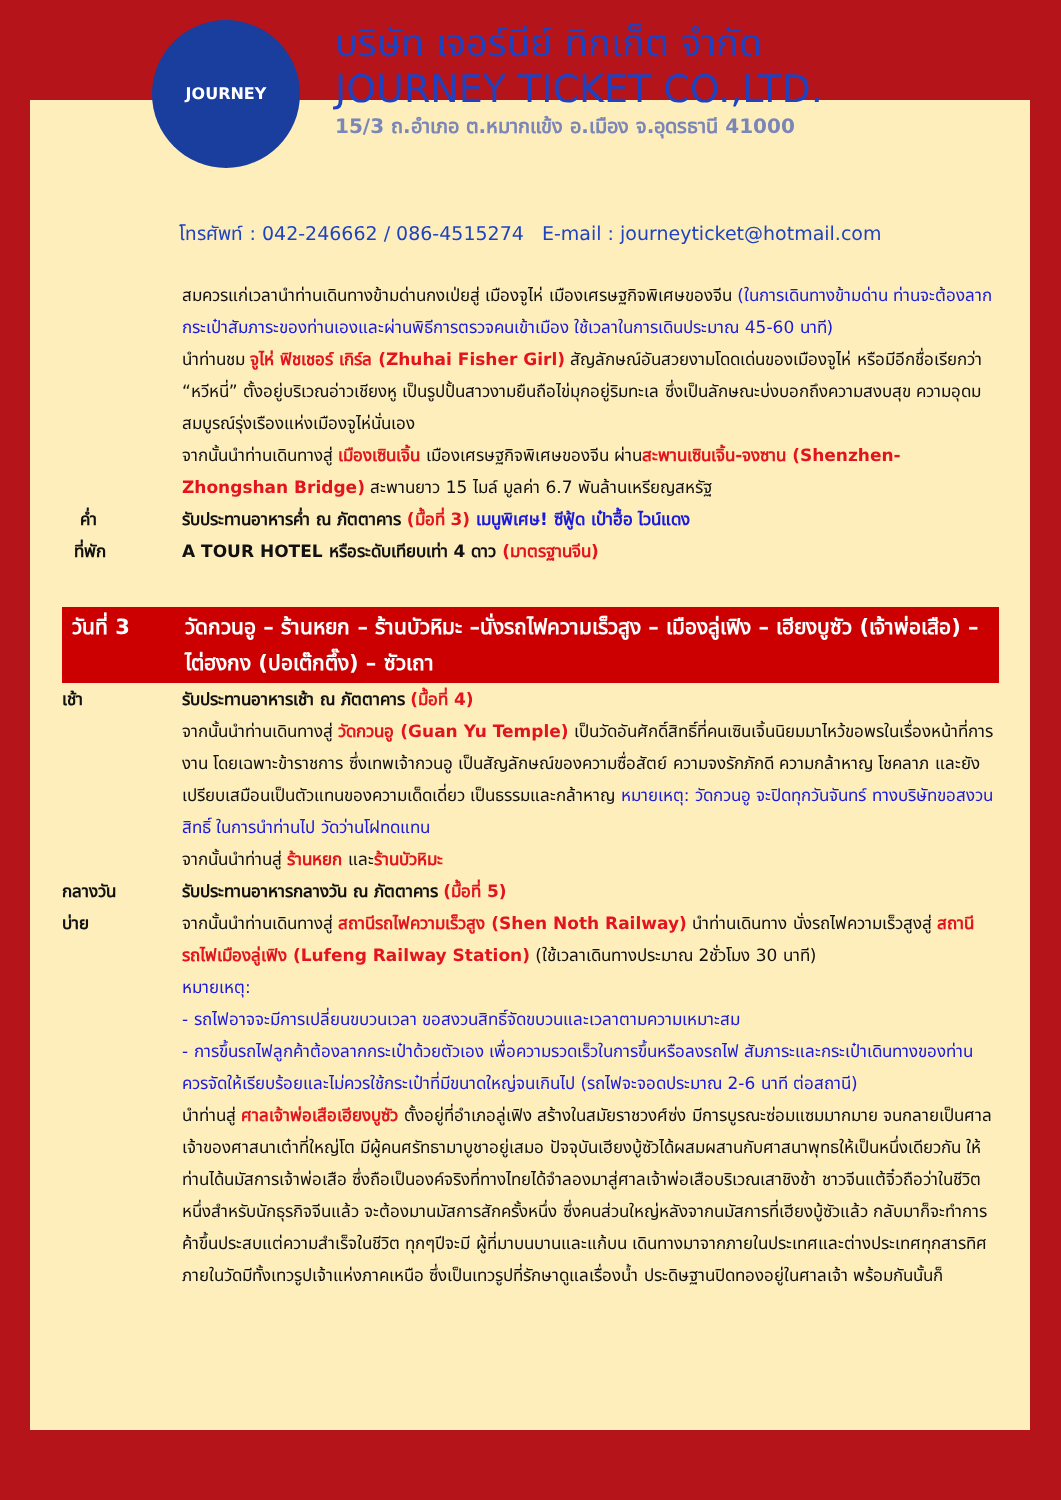JOURNEY
บริษัท เจอร์นีย์ ทิกเก็ต จำกัด
JOURNEY TICKET CO.,LTD.
15/3 ถ.อำเภอ ต.หมากแข้ง อ.เมือง จ.อุดรธานี 41000
โทรศัพท์ : 042-246662 / 086-4515274 E-mail : journeyticket@hotmail.com
สมควรแก่เวลานำท่านเดินทางข้ามด่านกงเป่ยสู่ เมืองจูไห่ เมืองเศรษฐกิจพิเศษของจีน (ในการเดินทางข้ามด่าน ท่านจะต้องลากกระเป๋าสัมภาระของท่านเองและผ่านพิธีการตรวจคนเข้าเมือง ใช้เวลาในการเดินประมาณ 45-60 นาที)
นำท่านชม จูไห่ ฟิชเชอร์ เกิร์ล (Zhuhai Fisher Girl) สัญลักษณ์อันสวยงามโดดเด่นของเมืองจูไห่ หรือมีอีกชื่อเรียกว่า “หวีหนี่” ตั้งอยู่บริเวณอ่าวเชียงหู เป็นรูปปั้นสาวงามยืนถือไข่มุกอยู่ริมทะเล ซึ่งเป็นลักษณะบ่งบอกถึงความสงบสุข ความอุดมสมบูรณ์รุ่งเรืองแห่งเมืองจูไห่นั่นเอง
จากนั้นนำท่านเดินทางสู่ เมืองเซินเจิ้น เมืองเศรษฐกิจพิเศษของจีน ผ่านสะพานเซินเจิ้น-จงซาน (Shenzhen-Zhongshan Bridge) สะพานยาว 15 ไมล์ มูลค่า 6.7 พันล้านเหรียญสหรัฐ
ค่ำ รับประทานอาหารค่ำ ณ ภัตตาคาร (มื้อที่ 3) เมนูพิเศษ! ซีฟู้ด เป๋าฮื้อ ไวน์แดง
ที่พัก A TOUR HOTEL หรือระดับเทียบเท่า 4 ดาว (มาตรฐานจีน)
วันที่ 3 วัดกวนอู – ร้านหยก – ร้านบัวหิมะ –นั่งรถไฟความเร็วสูง – เมืองลู่เฟิง – เฮียงบูซัว (เจ้าพ่อเสือ) – ไต่ฮงกง (ปอเต๊กตึ๊ง) – ซัวเถา
เช้า รับประทานอาหารเช้า ณ ภัตตาคาร (มื้อที่ 4)
จากนั้นนำท่านเดินทางสู่ วัดกวนอู (Guan Yu Temple) เป็นวัดอันศักดิ์สิทธิ์ที่คนเซินเจิ้นนิยมมาไหว้ขอพรในเรื่องหน้าที่การงาน โดยเฉพาะข้าราชการ ซึ่งเทพเจ้ากวนอู เป็นสัญลักษณ์ของความซื่อสัตย์ ความจงรักภักดี ความกล้าหาญ โชคลาภ และยังเปรียบเสมือนเป็นตัวแทนของความเด็ดเดี่ยว เป็นธรรมและกล้าหาญ หมายเหตุ: วัดกวนอู จะปิดทุกวันจันทร์ ทางบริษัทขอสงวนสิทธิ์ ในการนำท่านไป วัดว่านโฝทดแทน
จากนั้นนำท่านสู่ ร้านหยก และร้านบัวหิมะ
กลางวัน รับประทานอาหารกลางวัน ณ ภัตตาคาร (มื้อที่ 5)
บ่าย จากนั้นนำท่านเดินทางสู่ สถานีรถไฟความเร็วสูง (Shen Noth Railway) นำท่านเดินทาง นั่งรถไฟความเร็วสูงสู่ สถานีรถไฟเมืองลู่เฟิง (Lufeng Railway Station) (ใช้เวลาเดินทางประมาณ 2ชั่วโมง 30 นาที)
หมายเหตุ:
- รถไฟอาจจะมีการเปลี่ยนขบวนเวลา ขอสงวนสิทธิ์จัดขบวนและเวลาตามความเหมาะสม
- การขึ้นรถไฟลูกค้าต้องลากกระเป๋าด้วยตัวเอง เพื่อความรวดเร็วในการขึ้นหรือลงรถไฟ สัมภาระและกระเป๋าเดินทางของท่าน ควรจัดให้เรียบร้อยและไม่ควรใช้กระเป๋าที่มีขนาดใหญ่จนเกินไป (รถไฟจะจอดประมาณ 2-6 นาที ต่อสถานี)
นำท่านสู่ ศาลเจ้าพ่อเสือเฮียงบูซัว ตั้งอยู่ที่อำเภอลู่เฟิง สร้างในสมัยราชวงศ์ซ่ง มีการบูรณะซ่อมแซมมากมาย จนกลายเป็นศาลเจ้าของศาสนาเต๋าที่ใหญ่โต มีผู้คนศรัทธามาบูชาอยู่เสมอ ปัจจุบันเฮียงบู้ซัวได้ผสมผสานกับศาสนาพุทธให้เป็นหนึ่งเดียวกัน ให้ท่านได้นมัสการเจ้าพ่อเสือ ซึ่งถือเป็นองค์จริงที่ทางไทยได้จำลองมาสู่ศาลเจ้าพ่อเสือบริเวณเสาชิงช้า ชาวจีนแต้จิ๋วถือว่าในชีวิตหนึ่งสำหรับนักธุรกิจจีนแล้ว จะต้องมานมัสการสักครั้งหนึ่ง ซึ่งคนส่วนใหญ่หลังจากนมัสการที่เฮียงบู้ซัวแล้ว กลับมาก็จะทำการค้าขึ้นประสบแต่ความสำเร็จในชีวิต ทุกๆปีจะมี ผู้ที่มาบนบานและแก้บน เดินทางมาจากภายในประเทศและต่างประเทศทุกสารทิศ ภายในวัดมีทั้งเทวรูปเจ้าแห่งภาคเหนือ ซึ่งเป็นเทวรูปที่รักษาดูแลเรื่องน้ำ ประดิษฐานปิดทองอยู่ในศาลเจ้า พร้อมกันนั้นก็